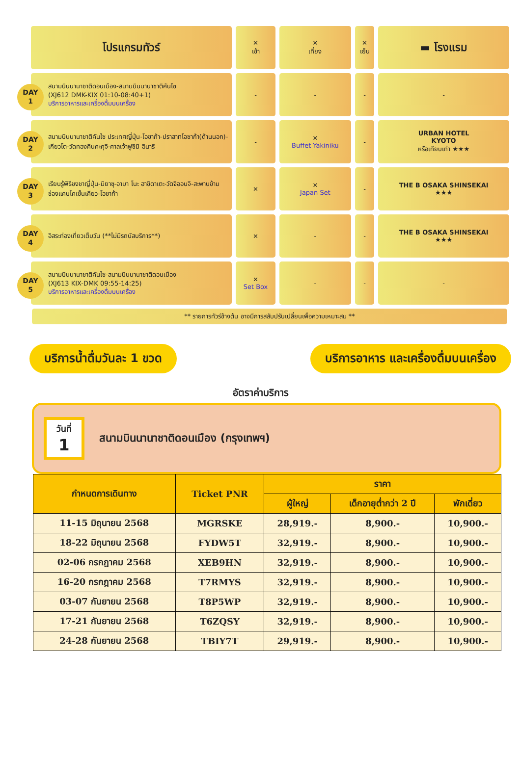| โปรแกรมทัวร์ | ✕ เช้า | ✕ เที่ยง | ✕ เย็น | ▬ โรงแรม |
| DAY 1 สนามบินนานาชาติดอนเมือง-สนามบินนานาชาติคันไซ (XJ612 DMK-KIX 01:10-08:40+1) บริการอาหารและเครื่องดื่มบนเครื่อง | - | - | - | - |
| DAY 2 สนามบินนานาชาติคันไซ ประเทศญี่ปุ่น-โอซาก้า-ปราสาทโอซาก้า(ด้านนอก)-เกียวโต-วัดทองคินคะคุจิ-ศาลเจ้าฟูชิมิ อินาริ | - | ✕ Buffet Yakiniku | - | URBAN HOTEL KYOTO หรือเทียบเท่า ★★★ |
| DAY 3 เรียนรู้พิธีชงชาญี่ปุ่น-มิยาซุ-อามา โนะ ฮาชิดาเตะ-วัดจิออนจิ-สะพานข้ามช่องแคบไคเซ็นเคียว-โอซาก้า | ✕ | ✕ Japan Set | - | THE B OSAKA SHINSEKAI ★★★ |
| DAY 4 อิสระท่องเที่ยวเต็มวัน (**ไม่มีรถบัสบริการ**) | ✕ | - | - | THE B OSAKA SHINSEKAI ★★★ |
| DAY 5 สนามบินนานาชาติคันไซ-สนามบินนานาชาติดอนเมือง (XJ613 KIX-DMK 09:55-14:25) บริการอาหารและเครื่องดื่มบนเครื่อง | ✕ Set Box | - | - | - |
** รายการทัวร์ข้างต้น อาจมีการสลับปรับเปลี่ยนเพื่อความเหมาะสม **
บริการน้ำดื่มวันละ 1 ขวด บริการอาหาร และเครื่องดื่มบนเครื่อง
อัตราค่าบริการ
วันที่
1
สนามบินนานาชาติดอนเมือง (กรุงเทพฯ)
| กำหนดการเดินทาง | Ticket PNR | ราคา | | |
| --- | --- | --- | --- | --- |
| | | ผู้ใหญ่ | เด็กอายุต่ำกว่า 2 ปี | พักเดี่ยว |
| 11-15 มิถุนายน 2568 | MGRSKE | 28,919.- | 8,900.- | 10,900.- |
| 18-22 มิถุนายน 2568 | FYDW5T | 32,919.- | 8,900.- | 10,900.- |
| 02-06 กรกฎาคม 2568 | XEB9HN | 32,919.- | 8,900.- | 10,900.- |
| 16-20 กรกฎาคม 2568 | T7RMYS | 32,919.- | 8,900.- | 10,900.- |
| 03-07 กันยายน 2568 | T8P5WP | 32,919.- | 8,900.- | 10,900.- |
| 17-21 กันยายน 2568 | T6ZQSY | 32,919.- | 8,900.- | 10,900.- |
| 24-28 กันยายน 2568 | TBIY7T | 29,919.- | 8,900.- | 10,900.- |